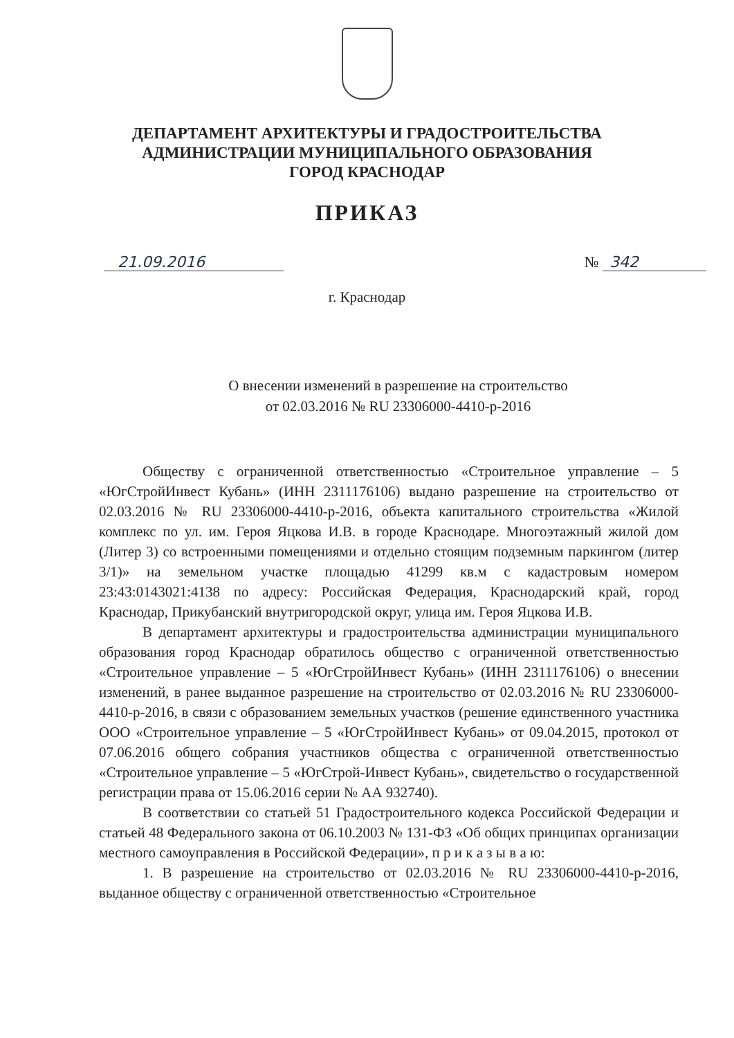ДЕПАРТАМЕНТ АРХИТЕКТУРЫ И ГРАДОСТРОИТЕЛЬСТВА
АДМИНИСТРАЦИИ МУНИЦИПАЛЬНОГО ОБРАЗОВАНИЯ
ГОРОД КРАСНОДАР
ПРИКАЗ
21.09.2016 № 342
г. Краснодар
О внесении изменений в разрешение на строительство
от 02.03.2016 № RU 23306000-4410-р-2016
Обществу с ограниченной ответственностью «Строительное управление – 5 «ЮгСтройИнвест Кубань» (ИНН 2311176106) выдано разрешение на строительство от 02.03.2016 № RU 23306000-4410-р-2016, объекта капитального строительства «Жилой комплекс по ул. им. Героя Яцкова И.В. в городе Краснодаре. Многоэтажный жилой дом (Литер 3) со встроенными помещениями и отдельно стоящим подземным паркингом (литер 3/1)» на земельном участке площадью 41299 кв.м с кадастровым номером 23:43:0143021:4138 по адресу: Российская Федерация, Краснодарский край, город Краснодар, Прикубанский внутригородской округ, улица им. Героя Яцкова И.В.
В департамент архитектуры и градостроительства администрации муниципального образования город Краснодар обратилось общество с ограниченной ответственностью «Строительное управление – 5 «ЮгСтройИнвест Кубань» (ИНН 2311176106) о внесении изменений, в ранее выданное разрешение на строительство от 02.03.2016 № RU 23306000-4410-р-2016, в связи с образованием земельных участков (решение единственного участника ООО «Строительное управление – 5 «ЮгСтройИнвест Кубань» от 09.04.2015, протокол от 07.06.2016 общего собрания участников общества с ограниченной ответственностью «Строительное управление – 5 «ЮгСтрой-Инвест Кубань», свидетельство о государственной регистрации права от 15.06.2016 серии № АА 932740).
В соответствии со статьей 51 Градостроительного кодекса Российской Федерации и статьей 48 Федерального закона от 06.10.2003 № 131-ФЗ «Об общих принципах организации местного самоуправления в Российской Федерации», п р и к а з ы в а ю:
1. В разрешение на строительство от 02.03.2016 № RU 23306000-4410-р-2016, выданное обществу с ограниченной ответственностью «Строительное